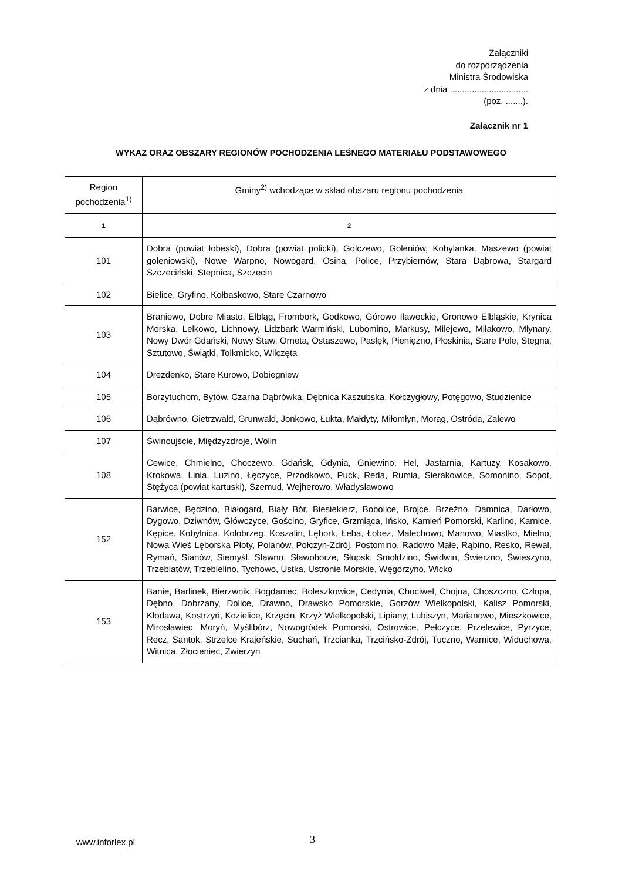Załączniki
do rozporządzenia
Ministra Środowiska
z dnia ................................
(poz. .......).
Załącznik nr 1
WYKAZ ORAZ OBSZARY REGIONÓW POCHODZENIA LEŚNEGO MATERIAŁU PODSTAWOWEGO
| Region pochodzenia<sup>1)</sup> | Gminy<sup>2)</sup> wchodzące w skład obszaru regionu pochodzenia |
| --- | --- |
| 1 | 2 |
| 101 | Dobra (powiat łobeski), Dobra (powiat policki), Golczewo, Goleniów, Kobylanka, Maszewo (powiat goleniowski), Nowe Warpno, Nowogard, Osina, Police, Przybiernów, Stara Dąbrowa, Stargard Szczeciński, Stepnica, Szczecin |
| 102 | Bielice, Gryfino, Kołbaskowo, Stare Czarnowo |
| 103 | Braniewo, Dobre Miasto, Elbląg, Frombork, Godkowo, Górowo Iławeckie, Gronowo Elbląskie, Krynica Morska, Lelkowo, Lichnowy, Lidzbark Warmiński, Lubomino, Markusy, Milejewo, Miłakowo, Młynary, Nowy Dwór Gdański, Nowy Staw, Orneta, Ostaszewo, Pasłęk, Pieniężno, Płoskinia, Stare Pole, Stegna, Sztutowo, Świątki, Tolkmicko, Wilczęta |
| 104 | Drezdenko, Stare Kurowo, Dobiegniew |
| 105 | Borzytuchom, Bytów, Czarna Dąbrówka, Dębnica Kaszubska, Kołczygłowy, Potęgowo, Studzienice |
| 106 | Dąbrówno, Gietrzwałd, Grunwald, Jonkowo, Łukta, Małdyty, Miłomłyn, Morąg, Ostróda, Zalewo |
| 107 | Świnoujście, Międzyzdroje, Wolin |
| 108 | Cewice, Chmielno, Choczewo, Gdańsk, Gdynia, Gniewino, Hel, Jastarnia, Kartuzy, Kosakowo, Krokowa, Linia, Luzino, Łęczyce, Przodkowo, Puck, Reda, Rumia, Sierakowice, Somonino, Sopot, Stężyca (powiat kartuski), Szemud, Wejherowo, Władysławowo |
| 152 | Barwice, Będzino, Białogard, Biały Bór, Biesiekierz, Bobolice, Brojce, Brzeźno, Damnica, Darłowo, Dygowo, Dziwnów, Główczyce, Gościno, Gryfice, Grzmiąca, Ińsko, Kamień Pomorski, Karlino, Karnice, Kępice, Kobylnica, Kołobrzeg, Koszalin, Lębork, Łeba, Łobez, Malechowo, Manowo, Miastko, Mielno, Nowa Wieś Lęborska Płoty, Polanów, Połczyn-Zdrój, Postomino, Radowo Małe, Rąbino, Resko, Rewal, Rymań, Sianów, Siemyśl, Sławno, Sławoborze, Słupsk, Smołdzino, Świdwin, Świerzno, Świeszyno, Trzebiatów, Trzebielino, Tychowo, Ustka, Ustronie Morskie, Węgorzyno, Wicko |
| 153 | Banie, Barlinek, Bierzwnik, Bogdaniec, Boleszkowice, Cedynia, Chociwel, Chojna, Choszczno, Człopa, Dębno, Dobrzany, Dolice, Drawno, Drawsko Pomorskie, Gorzów Wielkopolski, Kalisz Pomorski, Kłodawa, Kostrzyń, Kozielice, Krzęcin, Krzyż Wielkopolski, Lipiany, Lubiszyn, Marianowo, Mieszkowice, Mirosławiec, Moryń, Myślibórz, Nowogródek Pomorski, Ostrowice, Pełczyce, Przelewice, Pyrzyce, Recz, Santok, Strzelce Krajeńskie, Suchań, Trzcianka, Trzcińsko-Zdrój, Tuczno, Warnice, Widuchowa, Witnica, Złocieniec, Zwierzyn |
www.inforlex.pl 3